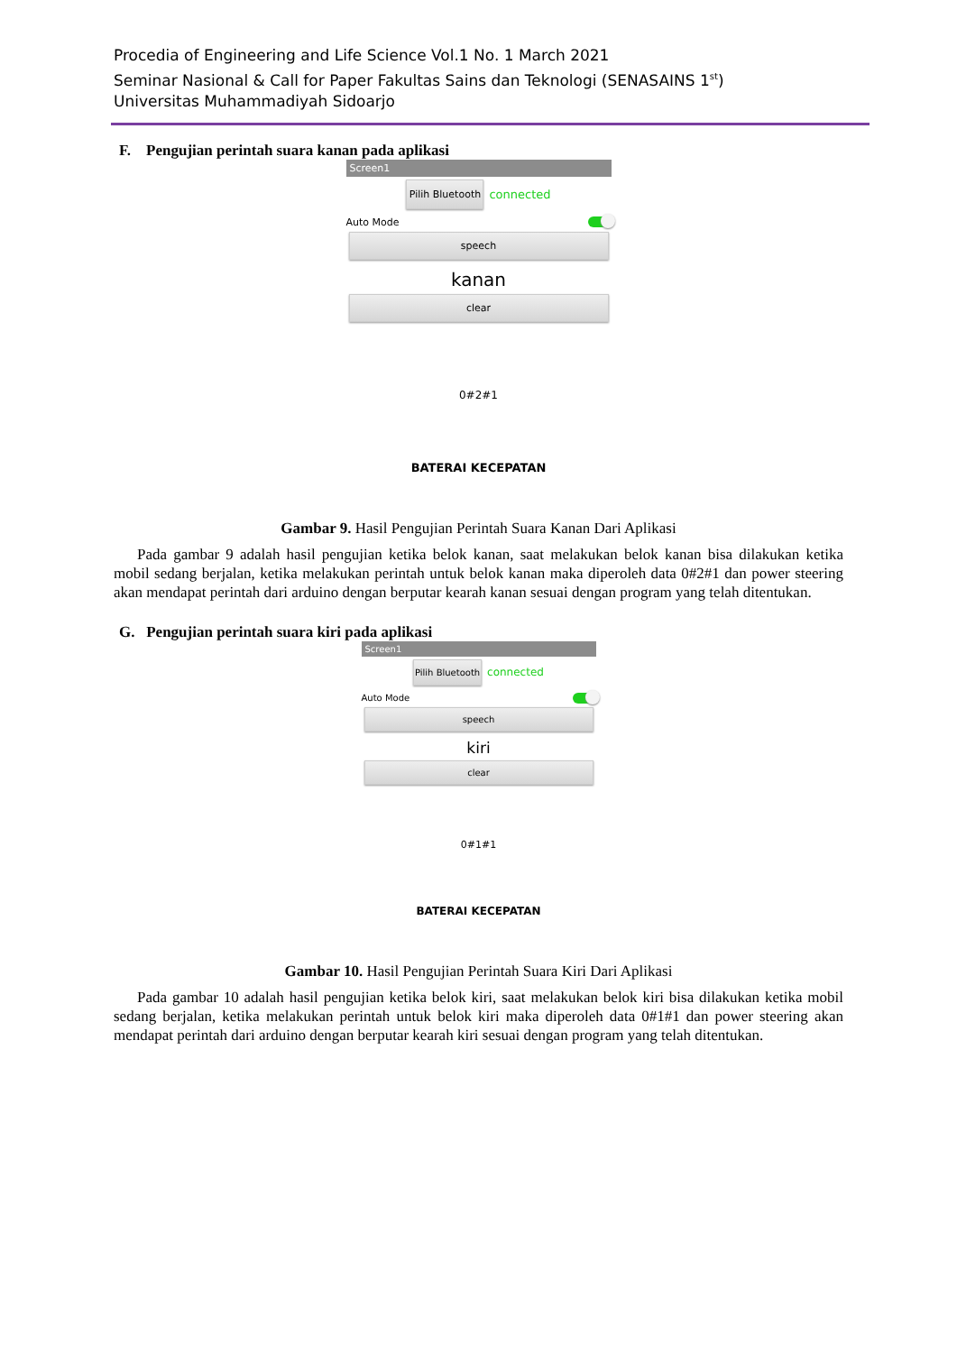Procedia of Engineering and Life Science Vol.1 No. 1 March 2021
Seminar Nasional & Call for Paper Fakultas Sains dan Teknologi (SENASAINS 1<sup>st</sup>)
Universitas Muhammadiyah Sidoarjo
F. Pengujian perintah suara kanan pada aplikasi
Screen1
Pilih Bluetooth
connected
Auto Mode
speech
kanan
clear
0#2#1
BATERAI KECEPATAN
Gambar 9. Hasil Pengujian Perintah Suara Kanan Dari Aplikasi
Pada gambar 9 adalah hasil pengujian ketika belok kanan, saat melakukan belok kanan bisa dilakukan ketika mobil sedang berjalan, ketika melakukan perintah untuk belok kanan maka diperoleh data 0#2#1 dan power steering akan mendapat perintah dari arduino dengan berputar kearah kanan sesuai dengan program yang telah ditentukan.
G. Pengujian perintah suara kiri pada aplikasi
Screen1
Pilih Bluetooth
connected
Auto Mode
speech
kiri
clear
0#1#1
BATERAI KECEPATAN
Gambar 10. Hasil Pengujian Perintah Suara Kiri Dari Aplikasi
Pada gambar 10 adalah hasil pengujian ketika belok kiri, saat melakukan belok kiri bisa dilakukan ketika mobil sedang berjalan, ketika melakukan perintah untuk belok kiri maka diperoleh data 0#1#1 dan power steering akan mendapat perintah dari arduino dengan berputar kearah kiri sesuai dengan program yang telah ditentukan.